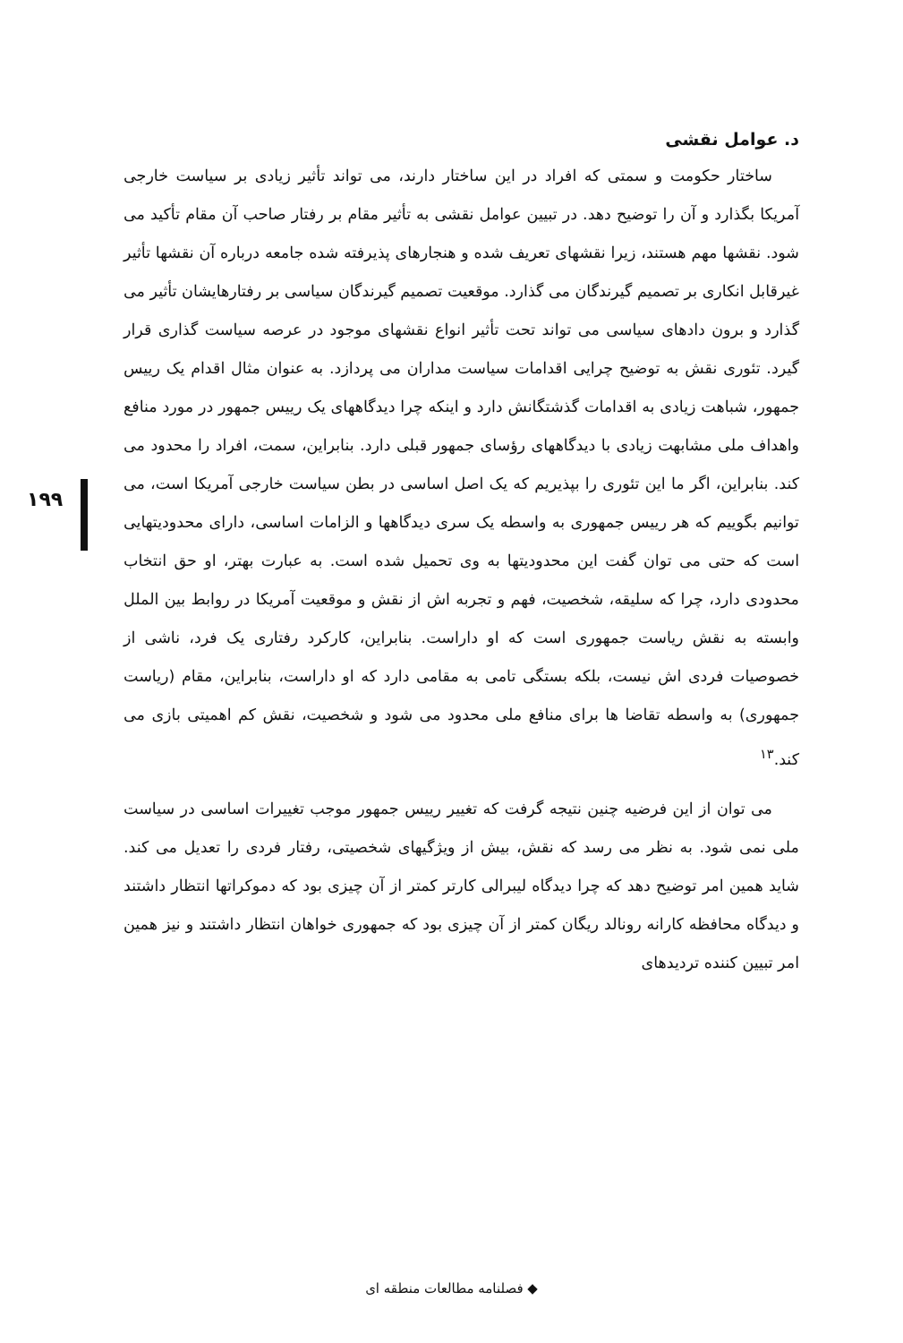د. عوامل نقشی
ساختار حکومت و سمتی که افراد در این ساختار دارند، می تواند تأثیر زیادی بر سیاست خارجی آمریکا بگذارد و آن را توضیح دهد. در تبیین عوامل نقشی به تأثیر مقام بر رفتار صاحب آن مقام تأکید می شود. نقشها مهم هستند، زیرا نقشهای تعریف شده و هنجارهای پذیرفته شده جامعه درباره آن نقشها تأثیر غیرقابل انکاری بر تصمیم گیرندگان می گذارد. موقعیت تصمیم گیرندگان سیاسی بر رفتارهایشان تأثیر می گذارد و برون دادهای سیاسی می تواند تحت تأثیر انواع نقشهای موجود در عرصه سیاست گذاری قرار گیرد. تئوری نقش به توضیح چرایی اقدامات سیاست مداران می پردازد. به عنوان مثال اقدام یک رییس جمهور، شباهت زیادی به اقدامات گذشتگانش دارد و اینکه چرا دیدگاههای یک رییس جمهور در مورد منافع واهداف ملی مشابهت زیادی با دیدگاههای رؤسای جمهور قبلی دارد. بنابراین، سمت، افراد را محدود می کند. بنابراین، اگر ما این تئوری را بپذیریم که یک اصل اساسی در بطن سیاست خارجی آمریکا است، می توانیم بگوییم که هر رییس جمهوری به واسطه یک سری دیدگاهها و الزامات اساسی، دارای محدودیتهایی است که حتی می توان گفت این محدودیتها به وی تحمیل شده است. به عبارت بهتر، او حق انتخاب محدودی دارد، چرا که سلیقه، شخصیت، فهم و تجربه اش از نقش و موقعیت آمریکا در روابط بین الملل وابسته به نقش ریاست جمهوری است که او داراست. بنابراین، کارکرد رفتاری یک فرد، ناشی از خصوصیات فردی اش نیست، بلکه بستگی تامی به مقامی دارد که او داراست، بنابراین، مقام (ریاست جمهوری) به واسطه تقاضا ها برای منافع ملی محدود می شود و شخصیت، نقش کم اهمیتی بازی می کند.<sup>۱۳</sup>
می توان از این فرضیه چنین نتیجه گرفت که تغییر رییس جمهور موجب تغییرات اساسی در سیاست ملی نمی شود. به نظر می رسد که نقش، بیش از ویژگیهای شخصیتی، رفتار فردی را تعدیل می کند. شاید همین امر توضیح دهد که چرا دیدگاه لیبرالی کارتر کمتر از آن چیزی بود که دموکراتها انتظار داشتند و دیدگاه محافظه کارانه رونالد ریگان کمتر از آن چیزی بود که جمهوری خواهان انتظار داشتند و نیز همین امر تبیین کننده تردیدهای
۱۹۹
◆ فصلنامه مطالعات منطقه ای